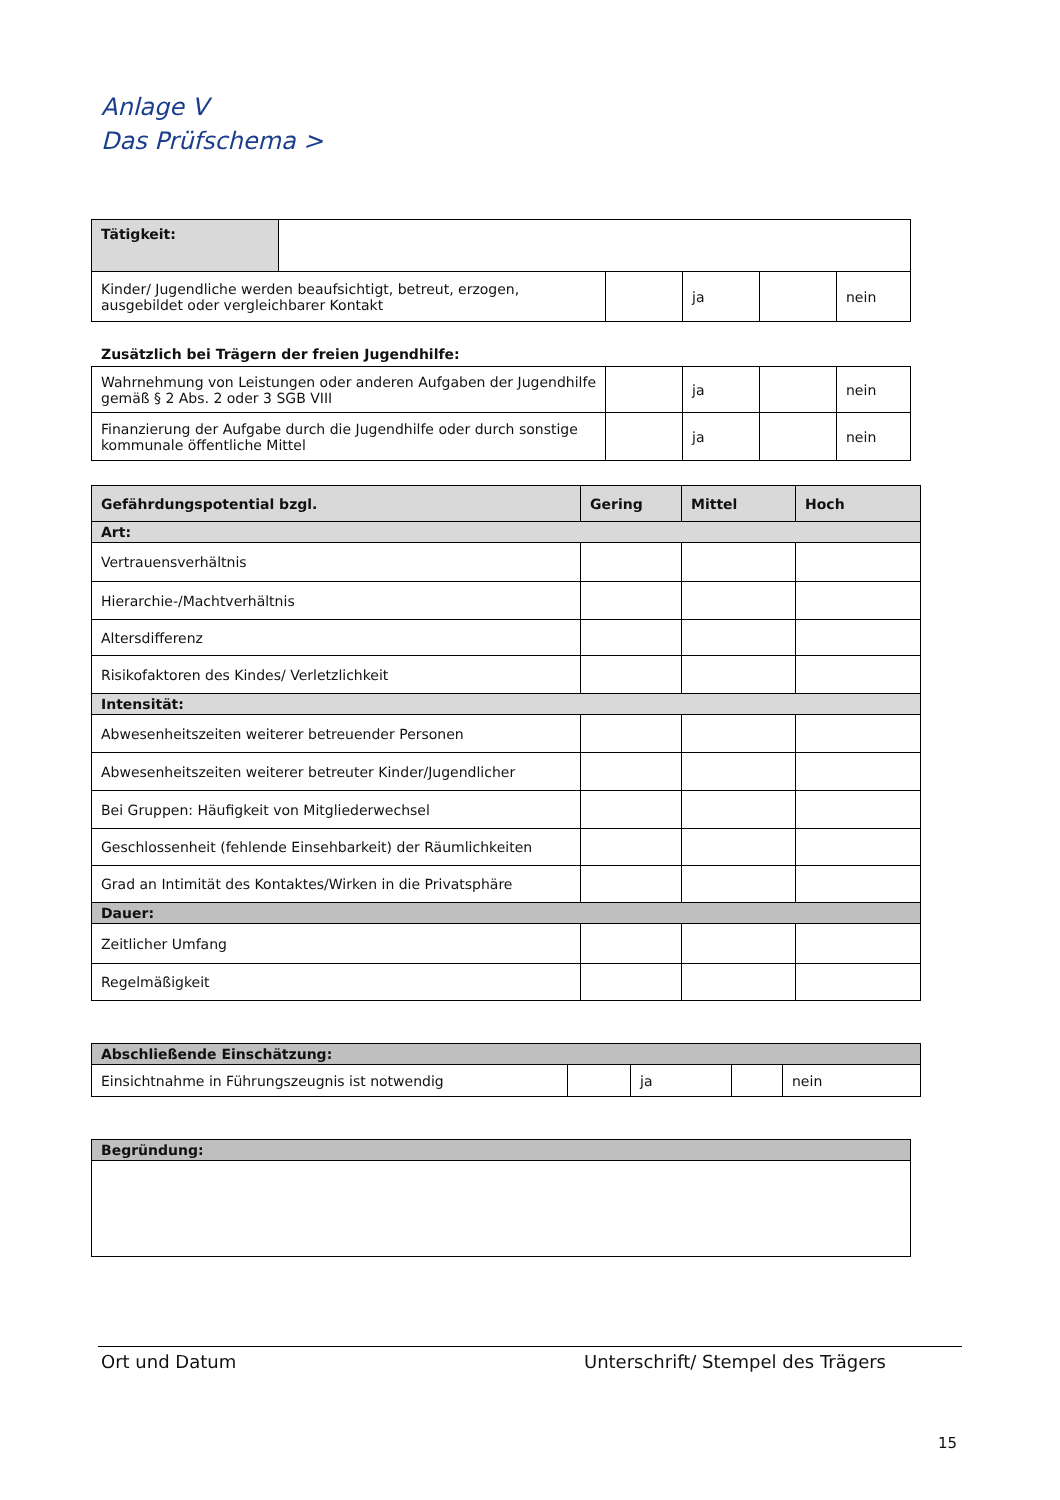Anlage V
Das Prüfschema >
| Tätigkeit: | |
| Kinder/ Jugendliche werden beaufsichtigt, betreut, erzogen, ausgebildet oder vergleichbarer Kontakt | | ja | | nein |
Zusätzlich bei Trägern der freien Jugendhilfe:
| Wahrnehmung von Leistungen oder anderen Aufgaben der Jugendhilfe gemäß § 2 Abs. 2 oder 3 SGB VIII | | ja | | nein |
| Finanzierung der Aufgabe durch die Jugendhilfe oder durch sonstige kommunale öffentliche Mittel | | ja | | nein |
| Gefährdungspotential bzgl. | Gering | Mittel | Hoch |
| --- | --- | --- | --- |
| Art: | | | |
| Vertrauensverhältnis | | | |
| Hierarchie-/Machtverhältnis | | | |
| Altersdifferenz | | | |
| Risikofaktoren des Kindes/ Verletzlichkeit | | | |
| Intensität: | | | |
| Abwesenheitszeiten weiterer betreuender Personen | | | |
| Abwesenheitszeiten weiterer betreuter Kinder/Jugendlicher | | | |
| Bei Gruppen: Häufigkeit von Mitgliederwechsel | | | |
| Geschlossenheit (fehlende Einsehbarkeit) der Räumlichkeiten | | | |
| Grad an Intimität des Kontaktes/Wirken in die Privatsphäre | | | |
| Dauer: | | | |
| Zeitlicher Umfang | | | |
| Regelmäßigkeit | | | |
| Abschließende Einschätzung: | | | | |
| Einsichtnahme in Führungszeugnis ist notwendig | | ja | | nein |
| Begründung: |
Ort und Datum Unterschrift/ Stempel des Trägers
15